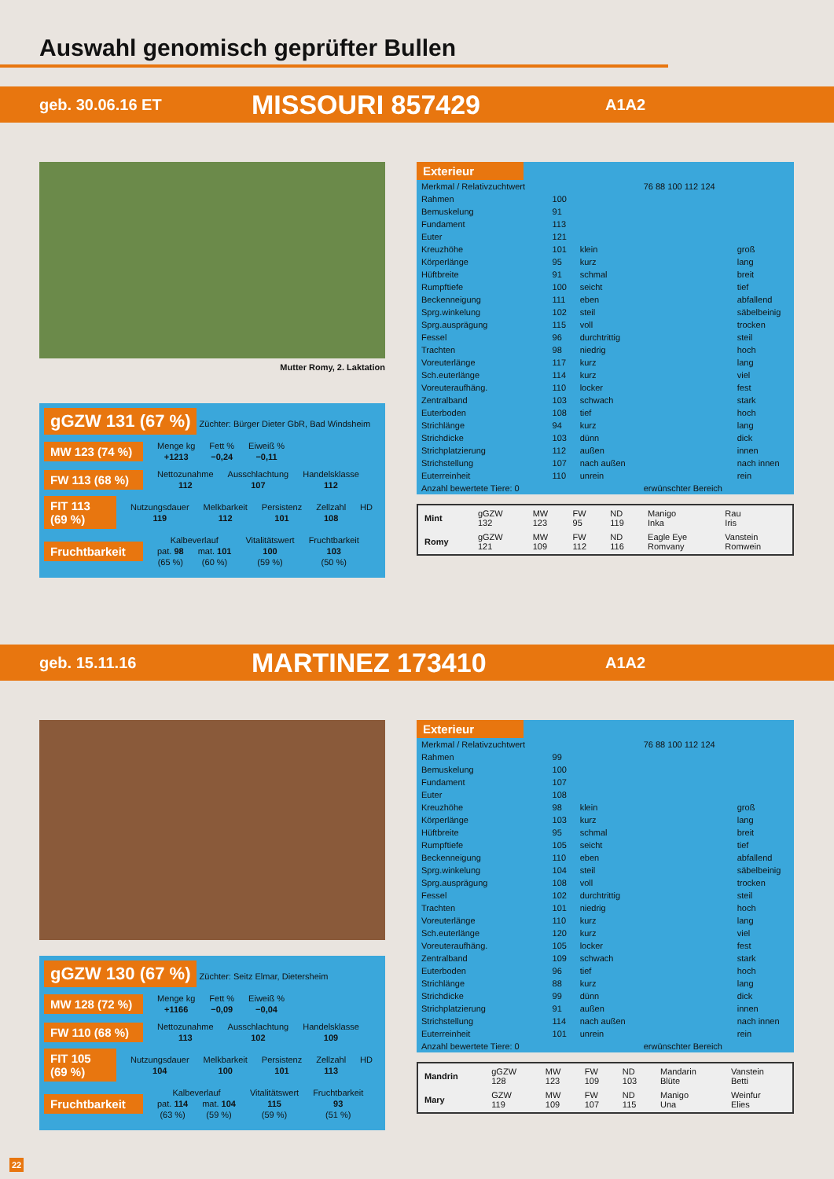Auswahl genomisch geprüfter Bullen
geb. 30.06.16 ET MISSOURI 857429 A1A2
Mutter Romy, 2. Laktation
gGZW 131 (67 %) Züchter: Bürger Dieter GbR, Bad Windsheim
MW 123 (74 %)
| Menge kg | Fett % | Eiweiß % |
| +1213 | −0,24 | −0,11 |
FW 113 (68 %)
| Nettozunahme | Ausschlachtung | Handelsklasse |
| 112 | 107 | 112 |
FIT 113 (69 %)
| Nutzungsdauer | Melkbarkeit | Persistenz | Zellzahl | HD |
| 119 | 112 | 101 | 108 | |
Fruchtbarkeit
| Kalbeverlauf | | Vitalitätswert | Fruchtbarkeit |
| pat. 98 | mat. 101 | 100 | 103 |
| (65 %) | (60 %) | (59 %) | (50 %) |
Exterieur
| Merkmal / Relativzuchtwert | | | 76 88 100 112 124 | |
| --- | --- | --- | --- | --- |
| Rahmen | 100 | | | |
| Bemuskelung | 91 | | | |
| Fundament | 113 | | | |
| Euter | 121 | | | |
| Kreuzhöhe | 101 | klein | | groß |
| Körperlänge | 95 | kurz | | lang |
| Hüftbreite | 91 | schmal | | breit |
| Rumpftiefe | 100 | seicht | | tief |
| Beckenneigung | 111 | eben | | abfallend |
| Sprg.winkelung | 102 | steil | | säbelbeinig |
| Sprg.ausprägung | 115 | voll | | trocken |
| Fessel | 96 | durchtrittig | | steil |
| Trachten | 98 | niedrig | | hoch |
| Voreuterlänge | 117 | kurz | | lang |
| Sch.euterlänge | 114 | kurz | | viel |
| Voreuteraufhäng. | 110 | locker | | fest |
| Zentralband | 103 | schwach | | stark |
| Euterboden | 108 | tief | | hoch |
| Strichlänge | 94 | kurz | | lang |
| Strichdicke | 103 | dünn | | dick |
| Strichplatzierung | 112 | außen | | innen |
| Strichstellung | 107 | nach außen | | nach innen |
| Euterreinheit | 110 | unrein | | rein |
| Anzahl bewertete Tiere: 0 | | | erwünschter Bereich | |
| Mint | gGZW 132 | MW 123 | FW 95 | ND 119 | Manigo Inka | Rau Iris |
| Romy | gGZW 121 | MW 109 | FW 112 | ND 116 | Eagle Eye Romvany | Vanstein Romwein |
geb. 15.11.16 MARTINEZ 173410 A1A2
gGZW 130 (67 %) Züchter: Seitz Elmar, Dietersheim
MW 128 (72 %)
| Menge kg | Fett % | Eiweiß % |
| +1166 | −0,09 | −0,04 |
FW 110 (68 %)
| Nettozunahme | Ausschlachtung | Handelsklasse |
| 113 | 102 | 109 |
FIT 105 (69 %)
| Nutzungsdauer | Melkbarkeit | Persistenz | Zellzahl | HD |
| 104 | 100 | 101 | 113 | |
Fruchtbarkeit
| Kalbeverlauf | | Vitalitätswert | Fruchtbarkeit |
| pat. 114 | mat. 104 | 115 | 93 |
| (63 %) | (59 %) | (59 %) | (51 %) |
Exterieur
| Merkmal / Relativzuchtwert | | | 76 88 100 112 124 | |
| --- | --- | --- | --- | --- |
| Rahmen | 99 | | | |
| Bemuskelung | 100 | | | |
| Fundament | 107 | | | |
| Euter | 108 | | | |
| Kreuzhöhe | 98 | klein | | groß |
| Körperlänge | 103 | kurz | | lang |
| Hüftbreite | 95 | schmal | | breit |
| Rumpftiefe | 105 | seicht | | tief |
| Beckenneigung | 110 | eben | | abfallend |
| Sprg.winkelung | 104 | steil | | säbelbeinig |
| Sprg.ausprägung | 108 | voll | | trocken |
| Fessel | 102 | durchtrittig | | steil |
| Trachten | 101 | niedrig | | hoch |
| Voreuterlänge | 110 | kurz | | lang |
| Sch.euterlänge | 120 | kurz | | viel |
| Voreuteraufhäng. | 105 | locker | | fest |
| Zentralband | 109 | schwach | | stark |
| Euterboden | 96 | tief | | hoch |
| Strichlänge | 88 | kurz | | lang |
| Strichdicke | 99 | dünn | | dick |
| Strichplatzierung | 91 | außen | | innen |
| Strichstellung | 114 | nach außen | | nach innen |
| Euterreinheit | 101 | unrein | | rein |
| Anzahl bewertete Tiere: 0 | | | erwünschter Bereich | |
| Mandrin | gGZW 128 | MW 123 | FW 109 | ND 103 | Mandarin Blüte | Vanstein Betti |
| Mary | GZW 119 | MW 109 | FW 107 | ND 115 | Manigo Una | Weinfur Elies |
22